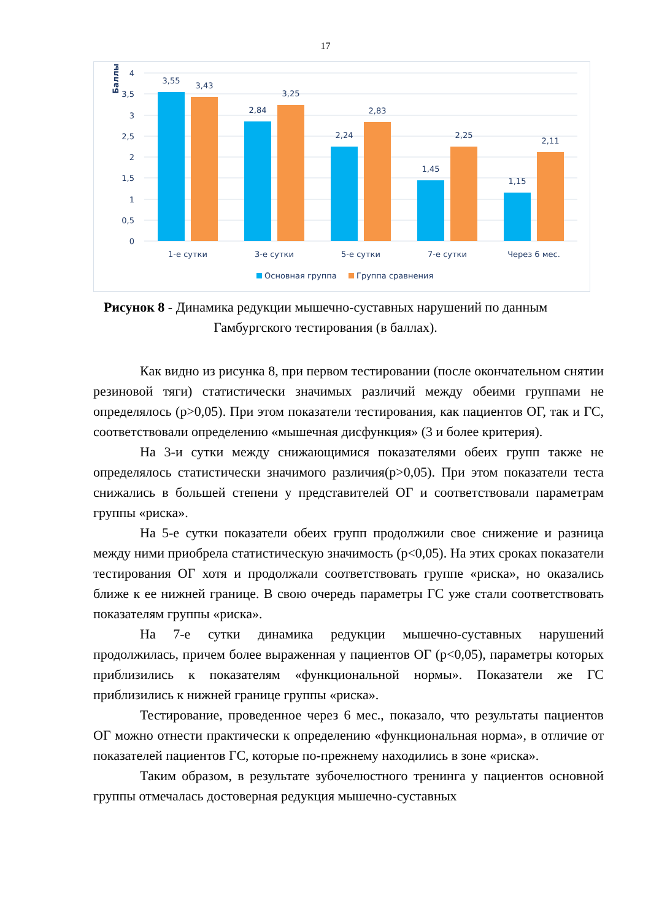17
4
3,5
3
2,5
2
1,5
1
0,5
0
Баллы
3,55
3,43
2,84
3,25
2,24
2,83
1,45
2,25
1,15
2,11
1-е сутки
3-е сутки
5-е сутки
7-е сутки
Через 6 мес.
Основная группа
Группа сравнения
Рисунок 8 - Динамика редукции мышечно-суставных нарушений по данным Гамбургского тестирования (в баллах).
Как видно из рисунка 8, при первом тестировании (после окончательном снятии резиновой тяги) статистически значимых различий между обеими группами не определялось (р>0,05). При этом показатели тестирования, как пациентов ОГ, так и ГС, соответствовали определению «мышечная дисфункция» (3 и более критерия).
На 3-и сутки между снижающимися показателями обеих групп также не определялось статистически значимого различия(р>0,05). При этом показатели теста снижались в большей степени у представителей ОГ и соответствовали параметрам группы «риска».
На 5-е сутки показатели обеих групп продолжили свое снижение и разница между ними приобрела статистическую значимость (р<0,05). На этих сроках показатели тестирования ОГ хотя и продолжали соответствовать группе «риска», но оказались ближе к ее нижней границе. В свою очередь параметры ГС уже стали соответствовать показателям группы «риска».
На 7-е сутки динамика редукции мышечно-суставных нарушений продолжилась, причем более выраженная у пациентов ОГ (р<0,05), параметры которых приблизились к показателям «функциональной нормы». Показатели же ГС приблизились к нижней границе группы «риска».
Тестирование, проведенное через 6 мес., показало, что результаты пациентов ОГ можно отнести практически к определению «функциональная норма», в отличие от показателей пациентов ГС, которые по-прежнему находились в зоне «риска».
Таким образом, в результате зубочелюстного тренинга у пациентов основной группы отмечалась достоверная редукция мышечно-суставных